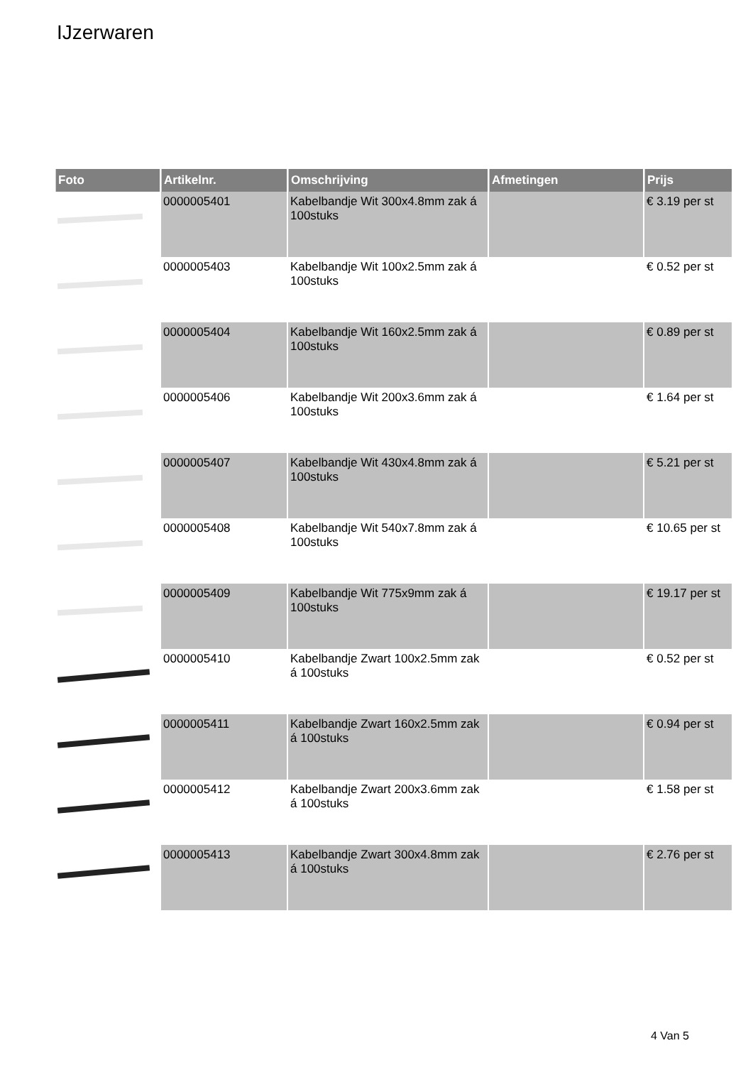IJzerwaren
| Foto | Artikelnr. | Omschrijving | Afmetingen | Prijs |
| --- | --- | --- | --- | --- |
| | 0000005401 | Kabelbandje Wit 300x4.8mm zak á 100stuks | | € 3.19 per st |
| | 0000005403 | Kabelbandje Wit 100x2.5mm zak á 100stuks | | € 0.52 per st |
| | 0000005404 | Kabelbandje Wit 160x2.5mm zak á 100stuks | | € 0.89 per st |
| | 0000005406 | Kabelbandje Wit 200x3.6mm zak á 100stuks | | € 1.64 per st |
| | 0000005407 | Kabelbandje Wit 430x4.8mm zak á 100stuks | | € 5.21 per st |
| | 0000005408 | Kabelbandje Wit 540x7.8mm zak á 100stuks | | € 10.65 per st |
| | 0000005409 | Kabelbandje Wit 775x9mm zak á 100stuks | | € 19.17 per st |
| | 0000005410 | Kabelbandje Zwart 100x2.5mm zak á 100stuks | | € 0.52 per st |
| | 0000005411 | Kabelbandje Zwart 160x2.5mm zak á 100stuks | | € 0.94 per st |
| | 0000005412 | Kabelbandje Zwart 200x3.6mm zak á 100stuks | | € 1.58 per st |
| | 0000005413 | Kabelbandje Zwart 300x4.8mm zak á 100stuks | | € 2.76 per st |
4 Van 5